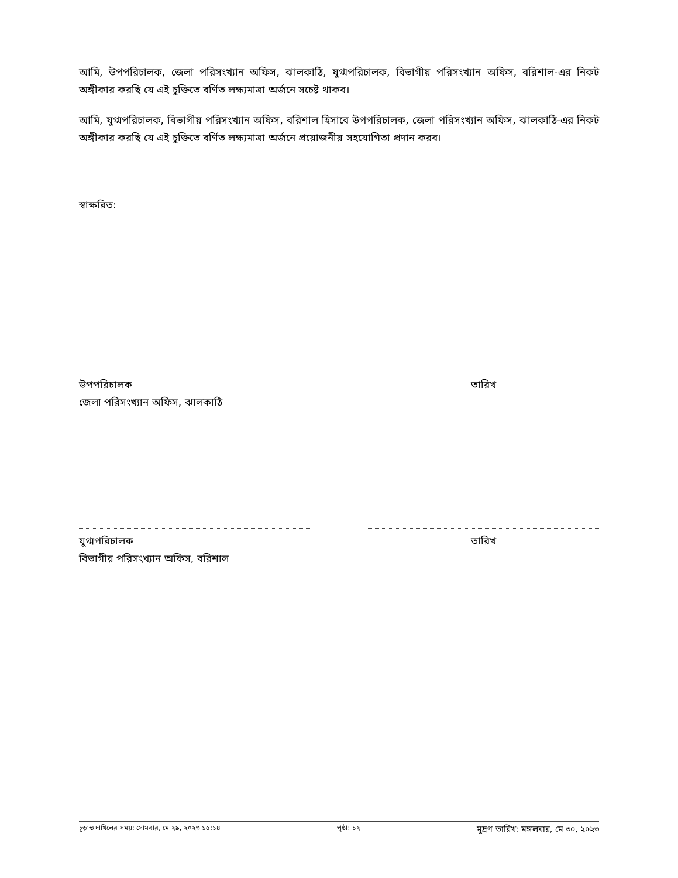আমি, উপপরিচালক, জেলা পরিসংখ্যান অফিস, ঝালকাঠি, যুগ্মপরিচালক, বিভাগীয় পরিসংখ্যান অফিস, বরিশাল-এর নিকট অঙ্গীকার করছি যে এই চুক্তিতে বর্ণিত লক্ষ্যমাত্রা অর্জনে সচেষ্ট থাকব।
আমি, যুগ্মপরিচালক, বিভাগীয় পরিসংখ্যান অফিস, বরিশাল হিসাবে উপপরিচালক, জেলা পরিসংখ্যান অফিস, ঝালকাঠি-এর নিকট অঙ্গীকার করছি যে এই চুক্তিতে বর্ণিত লক্ষ্যমাত্রা অর্জনে প্রয়োজনীয় সহযোগিতা প্রদান করব।
স্বাক্ষরিত:
উপপরিচালক
জেলা পরিসংখ্যান অফিস, ঝালকাঠি
তারিখ
যুগ্মপরিচালক
বিভাগীয় পরিসংখ্যান অফিস, বরিশাল
তারিখ
চূড়ান্ত দাখিলের সময়: সোমবার, মে ২৯, ২০২৩ ১৫:১৪ পৃষ্ঠা: ১২ মুদ্রণ তারিখ: মঙ্গলবার, মে ৩০, ২০২৩